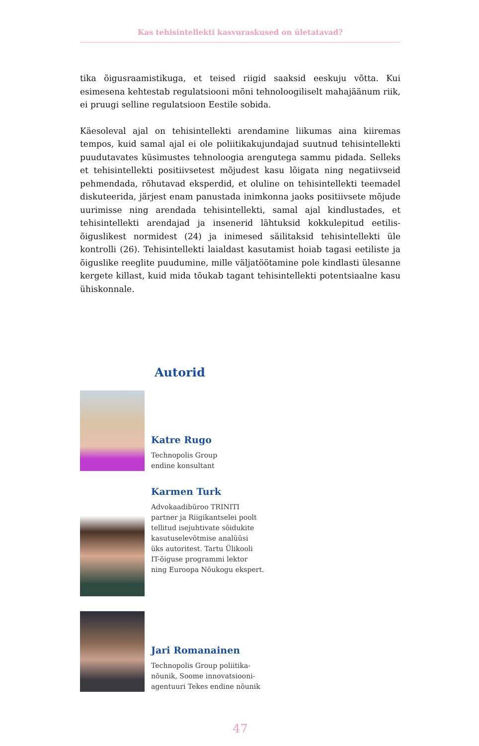Kas tehisintellekti kasvuraskused on ületatavad?
tika õigusraamistikuga, et teised riigid saaksid eeskuju võtta. Kui esimesena kehtestab regulatsiooni mõni tehnoloogiliselt mahajäänum riik, ei pruugi selline regulatsioon Eestile sobida.
Käesoleval ajal on tehisintellekti arendamine liikumas aina kiiremas tempos, kuid samal ajal ei ole poliitikakujundajad suutnud tehisintellekti puudutavates küsimustes tehnoloogia arengutega sammu pidada. Selleks et tehisintellekti positiivsetest mõjudest kasu lõigata ning negatiivseid pehmendada, rõhutavad eksperdid, et oluline on tehisintellekti teemadel diskuteerida, järjest enam panustada inimkonna jaoks positiivsete mõjude uurimisse ning arendada tehisintellekti, samal ajal kindlustades, et tehisintellekti arendajad ja insenerid lähtuksid kokkulepitud eetilis-õiguslikest normidest (24) ja inimesed säilitaksid tehisintellekti üle kontrolli (26). Tehisintellekti laialdast kasutamist hoiab tagasi eetiliste ja õiguslike reeglite puudumine, mille väljatöötamine pole kindlasti ülesanne kergete killast, kuid mida tõukab tagant tehisintellekti potentsiaalne kasu ühiskonnale.
Autorid
Katre Rugo
Technopolis Group
endine konsultant
Karmen Turk
Advokaadibüroo TRINITI
partner ja Riigikantselei poolt
tellitud isejuhtivate sõidukite
kasutuselevõtmise analüüsi
üks autoritest. Tartu Ülikooli
IT-õiguse programmi lektor
ning Euroopa Nõukogu ekspert.
Jari Romanainen
Technopolis Group poliitika-
nõunik, Soome innovatsiooni-
agentuuri Tekes endine nõunik
47